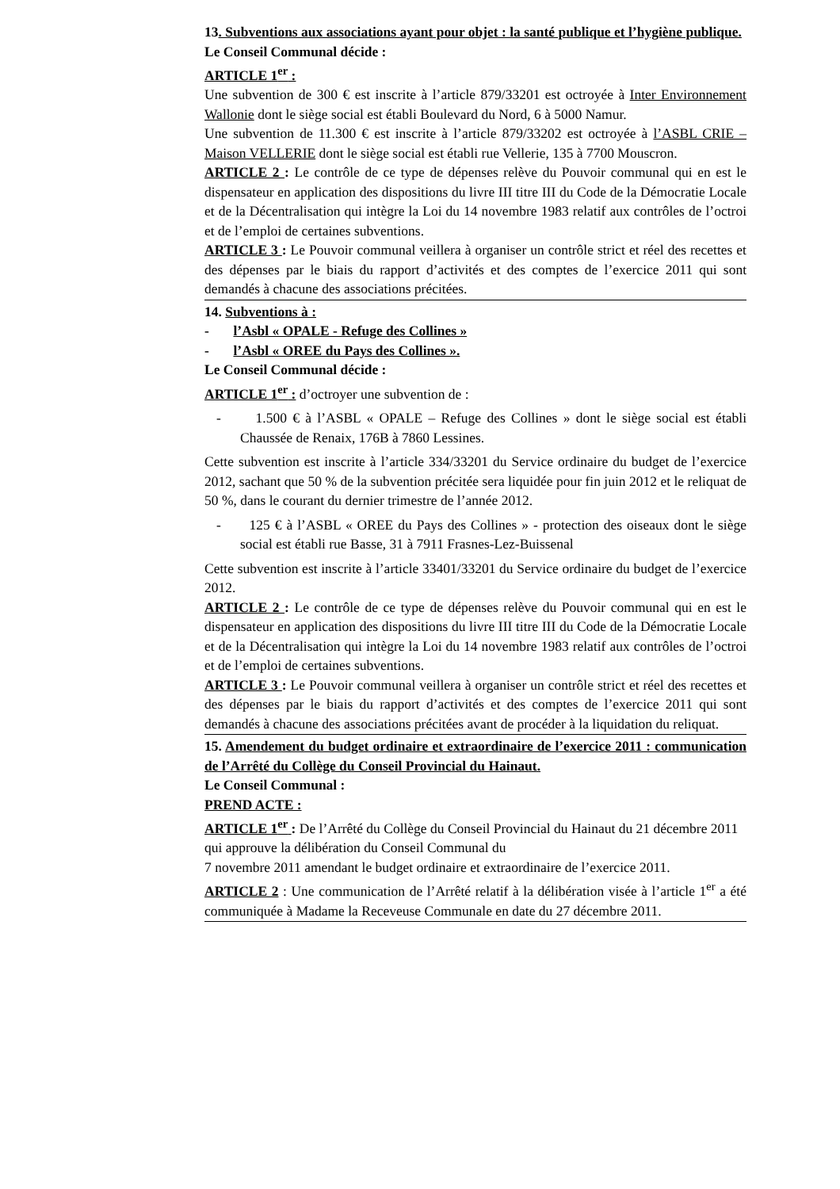13. Subventions aux associations ayant pour objet : la santé publique et l’hygiène publique.
Le Conseil Communal décide :
ARTICLE 1<sup>er</sup> :
Une subvention de 300 € est inscrite à l’article 879/33201 est octroyée à Inter Environnement Wallonie dont le siège social est établi Boulevard du Nord, 6 à 5000 Namur.
Une subvention de 11.300 € est inscrite à l’article 879/33202 est octroyée à l’ASBL CRIE – Maison VELLERIE dont le siège social est établi rue Vellerie, 135 à 7700 Mouscron.
ARTICLE 2 : Le contrôle de ce type de dépenses relève du Pouvoir communal qui en est le dispensateur en application des dispositions du livre III titre III du Code de la Démocratie Locale et de la Décentralisation qui intègre la Loi du 14 novembre 1983 relatif aux contrôles de l’octroi et de l’emploi de certaines subventions.
ARTICLE 3 : Le Pouvoir communal veillera à organiser un contrôle strict et réel des recettes et des dépenses par le biais du rapport d’activités et des comptes de l’exercice 2011 qui sont demandés à chacune des associations précitées.
14. Subventions à :
- l’Asbl « OPALE - Refuge des Collines »
- l’Asbl « OREE du Pays des Collines ».
Le Conseil Communal décide :
ARTICLE 1<sup>er</sup> : d’octroyer une subvention de :
- 1.500 € à l’ASBL « OPALE – Refuge des Collines » dont le siège social est établi Chaussée de Renaix, 176B à 7860 Lessines.
Cette subvention est inscrite à l’article 334/33201 du Service ordinaire du budget de l’exercice 2012, sachant que 50 % de la subvention précitée sera liquidée pour fin juin 2012 et le reliquat de 50 %, dans le courant du dernier trimestre de l’année 2012.
- 125 € à l’ASBL « OREE du Pays des Collines » - protection des oiseaux dont le siège social est établi rue Basse, 31 à 7911 Frasnes-Lez-Buissenal
Cette subvention est inscrite à l’article 33401/33201 du Service ordinaire du budget de l’exercice 2012.
ARTICLE 2 : Le contrôle de ce type de dépenses relève du Pouvoir communal qui en est le dispensateur en application des dispositions du livre III titre III du Code de la Démocratie Locale et de la Décentralisation qui intègre la Loi du 14 novembre 1983 relatif aux contrôles de l’octroi et de l’emploi de certaines subventions.
ARTICLE 3 : Le Pouvoir communal veillera à organiser un contrôle strict et réel des recettes et des dépenses par le biais du rapport d’activités et des comptes de l’exercice 2011 qui sont demandés à chacune des associations précitées avant de procéder à la liquidation du reliquat.
15. Amendement du budget ordinaire et extraordinaire de l’exercice 2011 : communication de l’Arrêté du Collège du Conseil Provincial du Hainaut.
Le Conseil Communal :
PREND ACTE :
ARTICLE 1<sup>er</sup> : De l’Arrêté du Collège du Conseil Provincial du Hainaut du 21 décembre 2011 qui approuve la délibération du Conseil Communal du
7 novembre 2011 amendant le budget ordinaire et extraordinaire de l’exercice 2011.
ARTICLE 2 : Une communication de l’Arrêté relatif à la délibération visée à l’article 1<sup>er</sup> a été communiquée à Madame la Receveuse Communale en date du 27 décembre 2011.